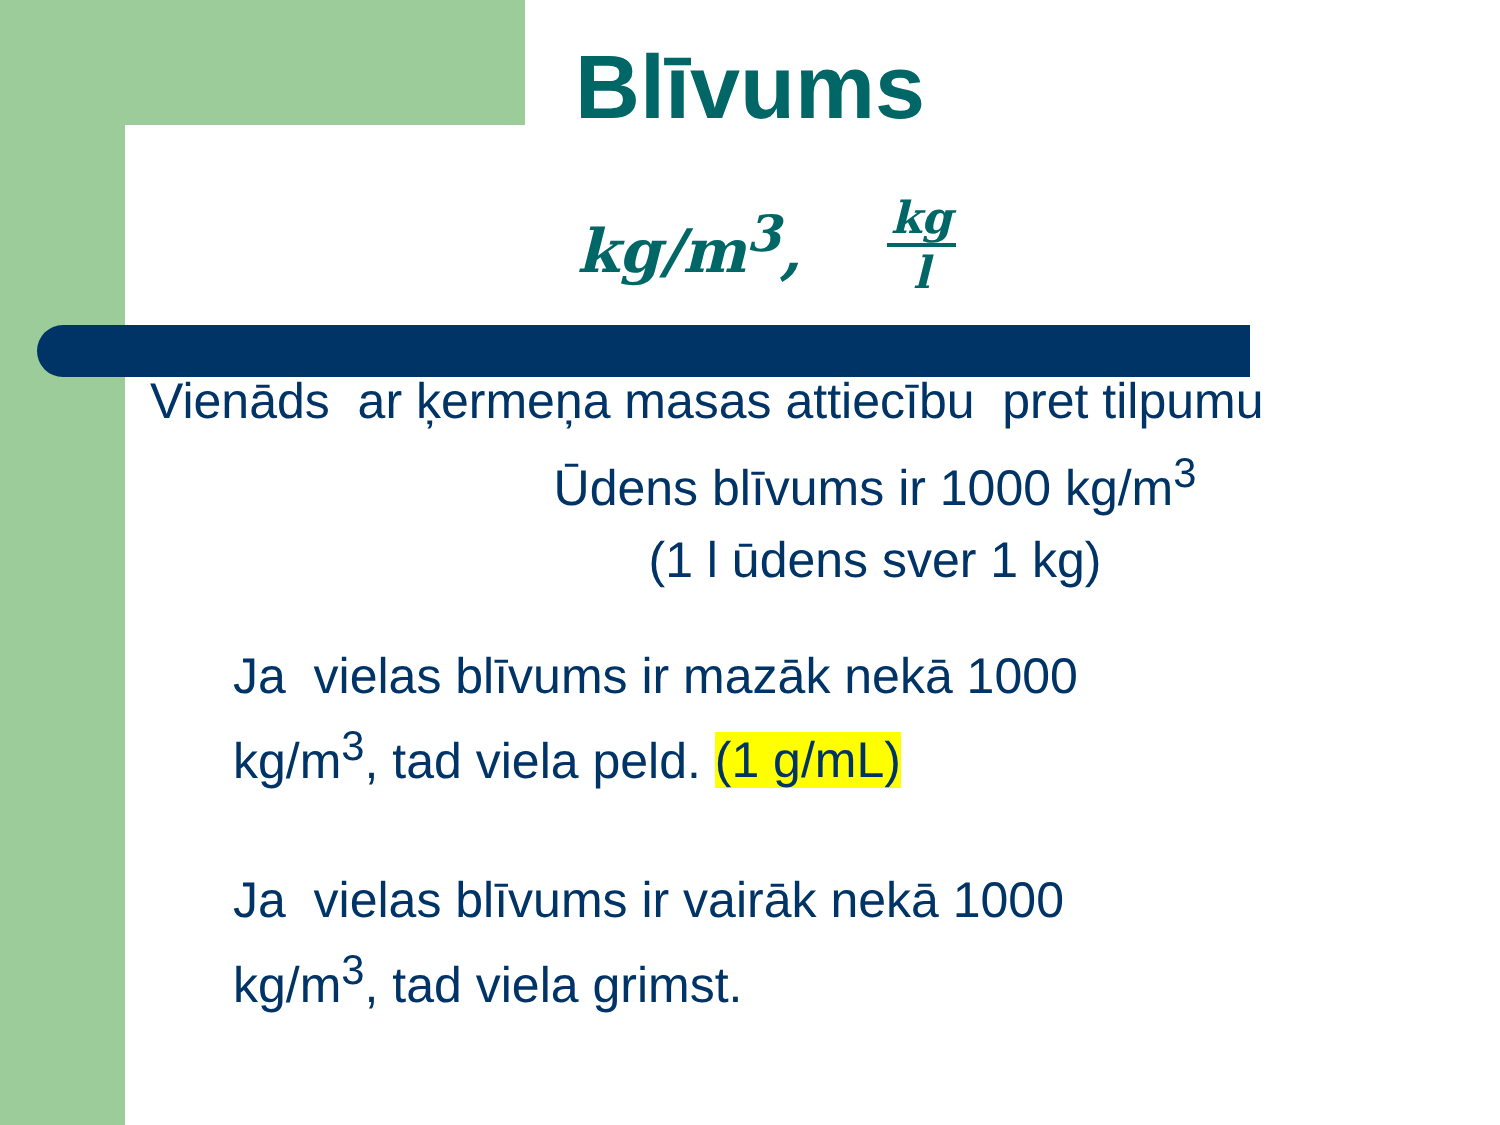Blīvums
kg/m<sup>3</sup>, kg l
Vienāds ar ķermeņa masas attiecību pret tilpumu
Ūdens blīvums ir 1000 kg/m<sup>3</sup>
(1 l ūdens sver 1 kg)
Ja vielas blīvums ir mazāk nekā 1000
kg/m<sup>3</sup>, tad viela peld. (1 g/mL)
Ja vielas blīvums ir vairāk nekā 1000
kg/m<sup>3</sup>, tad viela grimst.